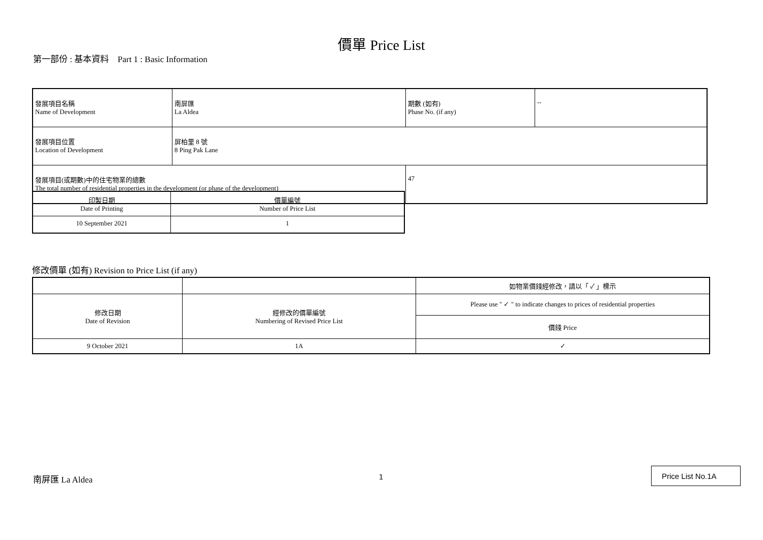價單 Price List
第一部份 : 基本資料 Part 1 : Basic Information
| 發展項目名稱 Name of Development | 南屏匯 La Aldea | 期數 (如有) Phase No. (if any) | -- |
| 發展項目位置 Location of Development | 屏柏里 8 號 8 Ping Pak Lane | | |
| 發展項目(或期數)中的住宅物業的總數 The total number of residential properties in the development (or phase of the development) | | 47 | |
| 印製日期 Date of Printing | 價單編號 Number of Price List |
| --- | --- |
| 10 September 2021 | 1 |
修改價單 (如有) Revision to Price List (if any)
| | | 如物業價錢經修改，請以「 ✓ 」標示 |
| --- | --- | --- |
| 修改日期 Date of Revision | 經修改的價單編號 Numbering of Revised Price List | Please use " ✓ " to indicate changes to prices of residential properties |
| | | 價錢 Price |
| 9 October 2021 | 1A | ✓ |
南屏匯 La Aldea 1
Price List No.1A